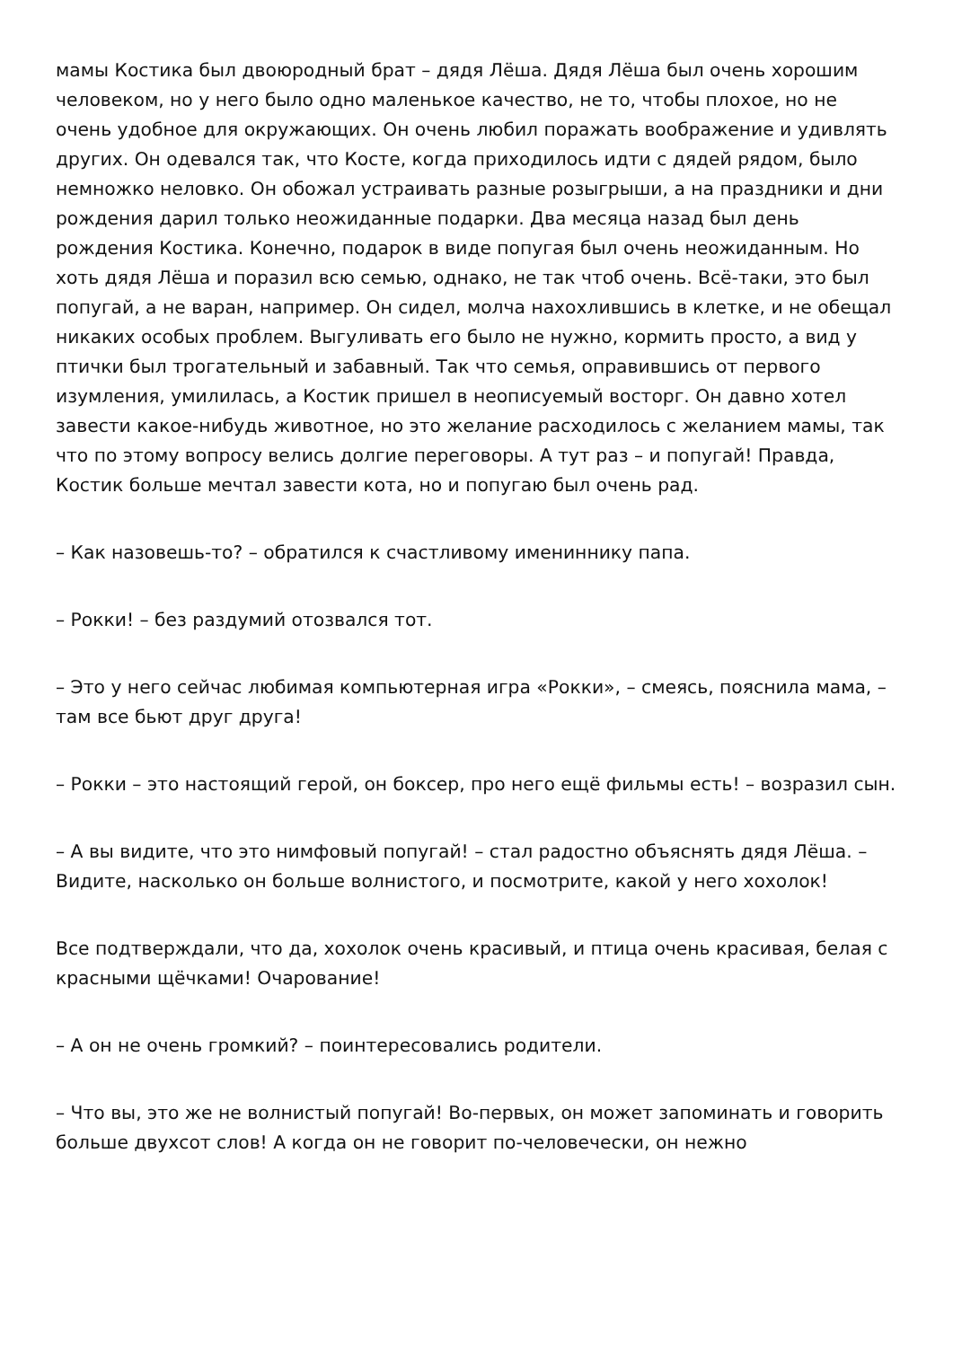мамы Костика был двоюродный брат – дядя Лёша. Дядя Лёша был очень хорошим человеком, но у него было одно маленькое качество, не то, чтобы плохое, но не очень удобное для окружающих. Он очень любил поражать воображение и удивлять других. Он одевался так, что Косте, когда приходилось идти с дядей рядом, было немножко неловко. Он обожал устраивать разные розыгрыши, а на праздники и дни рождения дарил только неожиданные подарки. Два месяца назад был день рождения Костика. Конечно, подарок в виде попугая был очень неожиданным. Но хоть дядя Лёша и поразил всю семью, однако, не так чтоб очень. Всё-таки, это был попугай, а не варан, например. Он сидел, молча нахохлившись в клетке, и не обещал никаких особых проблем. Выгуливать его было не нужно, кормить просто, а вид у птички был трогательный и забавный. Так что семья, оправившись от первого изумления, умилилась, а Костик пришел в неописуемый восторг. Он давно хотел завести какое-нибудь животное, но это желание расходилось с желанием мамы, так что по этому вопросу велись долгие переговоры. А тут раз – и попугай! Правда, Костик больше мечтал завести кота, но и попугаю был очень рад.
– Как назовешь-то? – обратился к счастливому имениннику папа.
– Рокки! – без раздумий отозвался тот.
– Это у него сейчас любимая компьютерная игра «Рокки», – смеясь, пояснила мама, – там все бьют друг друга!
– Рокки – это настоящий герой, он боксер, про него ещё фильмы есть! – возразил сын.
– А вы видите, что это нимфовый попугай! – стал радостно объяснять дядя Лёша. – Видите, насколько он больше волнистого, и посмотрите, какой у него хохолок!
Все подтверждали, что да, хохолок очень красивый, и птица очень красивая, белая с красными щёчками! Очарование!
– А он не очень громкий? – поинтересовались родители.
– Что вы, это же не волнистый попугай! Во-первых, он может запоминать и говорить больше двухсот слов! А когда он не говорит по-человечески, он нежно